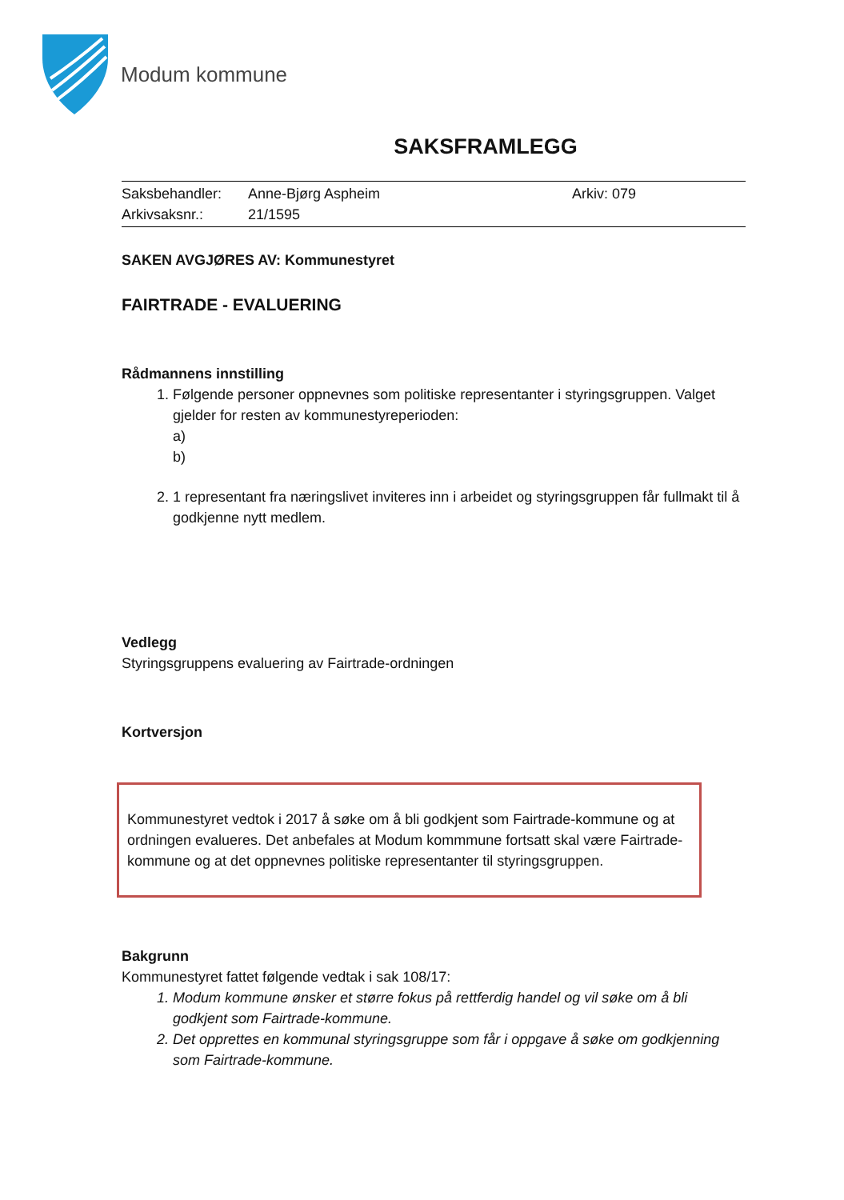Modum kommune
SAKSFRAMLEGG
Saksbehandler: Anne-Bjørg Aspheim Arkiv: 079
Arkivsaksnr.: 21/1595
SAKEN AVGJØRES AV: Kommunestyret
FAIRTRADE - EVALUERING
Rådmannens innstilling
1. Følgende personer oppnevnes som politiske representanter i styringsgruppen. Valget gjelder for resten av kommunestyreperioden:
a)
b)
2. 1 representant fra næringslivet inviteres inn i arbeidet og styringsgruppen får fullmakt til å godkjenne nytt medlem.
Vedlegg
Styringsgruppens evaluering av Fairtrade-ordningen
Kortversjon
Kommunestyret vedtok i 2017 å søke om å bli godkjent som Fairtrade-kommune og at ordningen evalueres. Det anbefales at Modum kommmune fortsatt skal være Fairtrade-kommune og at det oppnevnes politiske representanter til styringsgruppen.
Bakgrunn
Kommunestyret fattet følgende vedtak i sak 108/17:
1. Modum kommune ønsker et større fokus på rettferdig handel og vil søke om å bli godkjent som Fairtrade-kommune.
2. Det opprettes en kommunal styringsgruppe som får i oppgave å søke om godkjenning som Fairtrade-kommune.